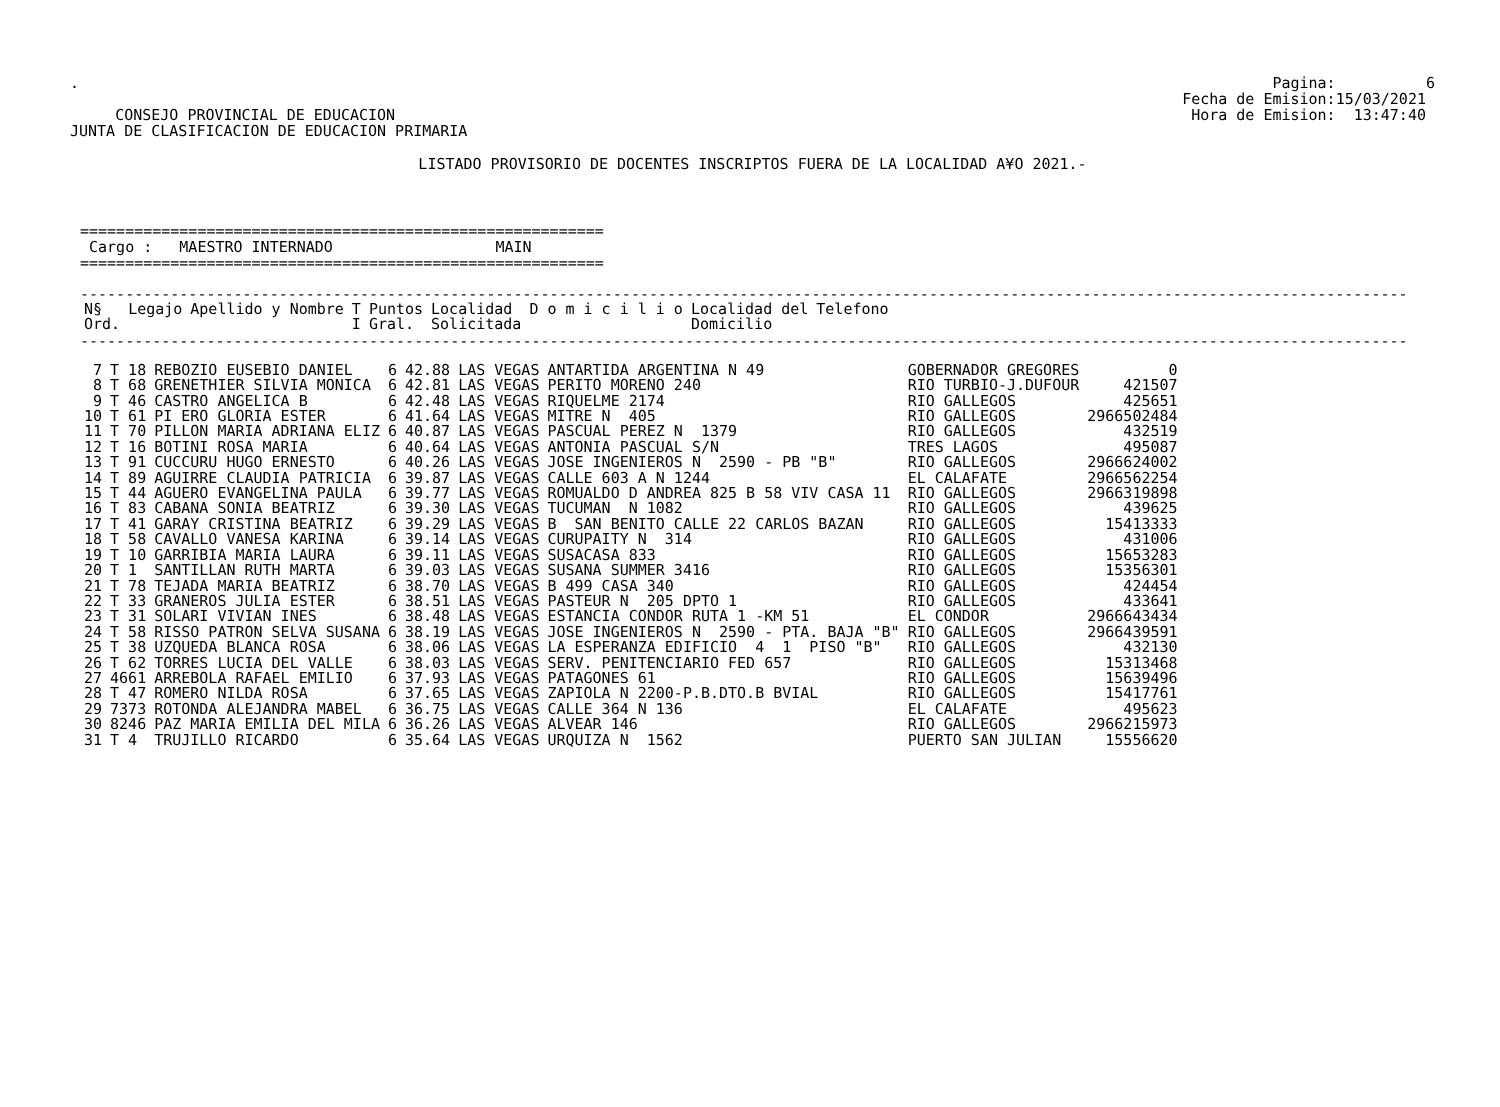.

     CONSEJO PROVINCIAL DE EDUCACION
JUNTA DE CLASIFICACION DE EDUCACION PRIMARIA
          Pagina:          6
Fecha de Emision:15/03/2021
 Hora de Emision:  13:47:40
LISTADO PROVISORIO DE DOCENTES INSCRIPTOS FUERA DE LA LOCALIDAD A¥O 2021.-
==========================================================
 Cargo :   MAESTRO INTERNADO                  MAIN
==========================================================
---------------------------------------------------------------------------------------------------------------------------------------------------
| N§ Ord. | Legajo | Apellido y Nombre | T I | Puntos Gral. | Localidad Solicitada | D o m i c i l i o | Localidad del Domicilio | Telefono |
| --- | --- | --- | --- | --- | --- | --- | --- | --- |
---------------------------------------------------------------------------------------------------------------------------------------------------
| 7 | T 18 | REBOZIO EUSEBIO DANIEL | 6 | 42.88 | LAS VEGAS | ANTARTIDA ARGENTINA N 49 | GOBERNADOR GREGORES | 0 |
| 8 | T 68 | GRENETHIER SILVIA MONICA | 6 | 42.81 | LAS VEGAS | PERITO MORENO 240 | RIO TURBIO-J.DUFOUR | 421507 |
| 9 | T 46 | CASTRO ANGELICA B | 6 | 42.48 | LAS VEGAS | RIQUELME 2174 | RIO GALLEGOS | 425651 |
| 10 | T 61 | PI ERO GLORIA ESTER | 6 | 41.64 | LAS VEGAS | MITRE N 405 | RIO GALLEGOS | 2966502484 |
| 11 | T 70 | PILLON MARIA ADRIANA ELIZ | 6 | 40.87 | LAS VEGAS | PASCUAL PEREZ N 1379 | RIO GALLEGOS | 432519 |
| 12 | T 16 | BOTINI ROSA MARIA | 6 | 40.64 | LAS VEGAS | ANTONIA PASCUAL S/N | TRES LAGOS | 495087 |
| 13 | T 91 | CUCCURU HUGO ERNESTO | 6 | 40.26 | LAS VEGAS | JOSE INGENIEROS N 2590 - PB "B" | RIO GALLEGOS | 2966624002 |
| 14 | T 89 | AGUIRRE CLAUDIA PATRICIA | 6 | 39.87 | LAS VEGAS | CALLE 603 A N 1244 | EL CALAFATE | 2966562254 |
| 15 | T 44 | AGUERO EVANGELINA PAULA | 6 | 39.77 | LAS VEGAS | ROMUALDO D ANDREA 825 B 58 VIV CASA 11 | RIO GALLEGOS | 2966319898 |
| 16 | T 83 | CABANA SONIA BEATRIZ | 6 | 39.30 | LAS VEGAS | TUCUMAN N 1082 | RIO GALLEGOS | 439625 |
| 17 | T 41 | GARAY CRISTINA BEATRIZ | 6 | 39.29 | LAS VEGAS | B SAN BENITO CALLE 22 CARLOS BAZAN | RIO GALLEGOS | 15413333 |
| 18 | T 58 | CAVALLO VANESA KARINA | 6 | 39.14 | LAS VEGAS | CURUPAITY N 314 | RIO GALLEGOS | 431006 |
| 19 | T 10 | GARRIBIA MARIA LAURA | 6 | 39.11 | LAS VEGAS | SUSACASA 833 | RIO GALLEGOS | 15653283 |
| 20 | T 1 | SANTILLAN RUTH MARTA | 6 | 39.03 | LAS VEGAS | SUSANA SUMMER 3416 | RIO GALLEGOS | 15356301 |
| 21 | T 78 | TEJADA MARIA BEATRIZ | 6 | 38.70 | LAS VEGAS | B 499 CASA 340 | RIO GALLEGOS | 424454 |
| 22 | T 33 | GRANEROS JULIA ESTER | 6 | 38.51 | LAS VEGAS | PASTEUR N 205 DPTO 1 | RIO GALLEGOS | 433641 |
| 23 | T 31 | SOLARI VIVIAN INES | 6 | 38.48 | LAS VEGAS | ESTANCIA CONDOR RUTA 1 -KM 51 | EL CONDOR | 2966643434 |
| 24 | T 58 | RISSO PATRON SELVA SUSANA | 6 | 38.19 | LAS VEGAS | JOSE INGENIEROS N 2590 - PTA. BAJA "B" | RIO GALLEGOS | 2966439591 |
| 25 | T 38 | UZQUEDA BLANCA ROSA | 6 | 38.06 | LAS VEGAS | LA ESPERANZA EDIFICIO 4 1 PISO "B" | RIO GALLEGOS | 432130 |
| 26 | T 62 | TORRES LUCIA DEL VALLE | 6 | 38.03 | LAS VEGAS | SERV. PENITENCIARIO FED 657 | RIO GALLEGOS | 15313468 |
| 27 | 4661 | ARREBOLA RAFAEL EMILIO | 6 | 37.93 | LAS VEGAS | PATAGONES 61 | RIO GALLEGOS | 15639496 |
| 28 | T 47 | ROMERO NILDA ROSA | 6 | 37.65 | LAS VEGAS | ZAPIOLA N 2200-P.B.DTO.B BVIAL | RIO GALLEGOS | 15417761 |
| 29 | 7373 | ROTONDA ALEJANDRA MABEL | 6 | 36.75 | LAS VEGAS | CALLE 364 N 136 | EL CALAFATE | 495623 |
| 30 | 8246 | PAZ MARIA EMILIA DEL MILA | 6 | 36.26 | LAS VEGAS | ALVEAR 146 | RIO GALLEGOS | 2966215973 |
| 31 | T 4 | TRUJILLO RICARDO | 6 | 35.64 | LAS VEGAS | URQUIZA N 1562 | PUERTO SAN JULIAN | 15556620 |